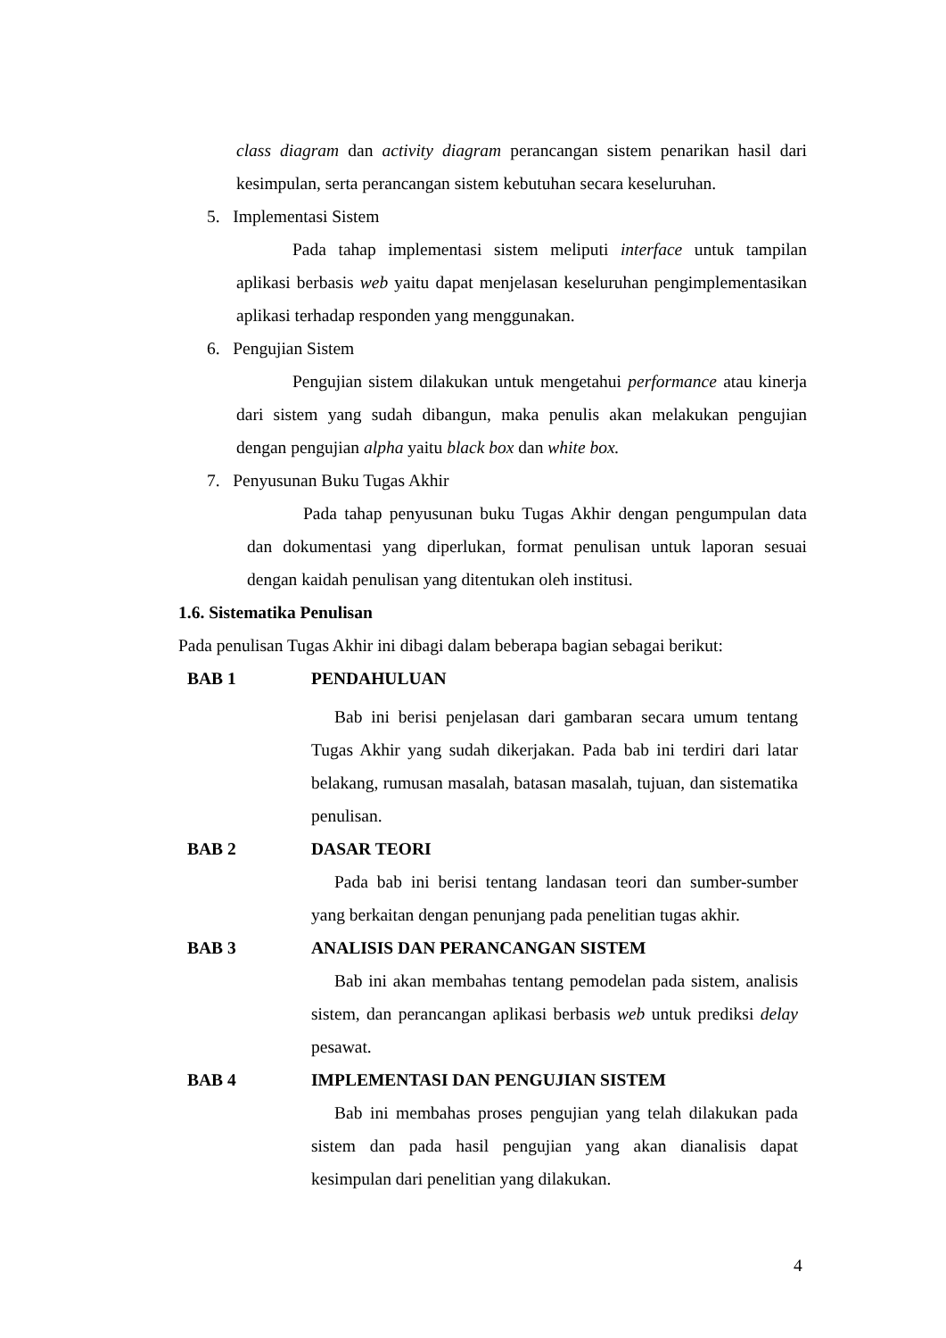class diagram dan activity diagram perancangan sistem penarikan hasil dari kesimpulan, serta perancangan sistem kebutuhan secara keseluruhan.
5. Implementasi Sistem
Pada tahap implementasi sistem meliputi interface untuk tampilan aplikasi berbasis web yaitu dapat menjelasan keseluruhan pengimplementasikan aplikasi terhadap responden yang menggunakan.
6. Pengujian Sistem
Pengujian sistem dilakukan untuk mengetahui performance atau kinerja dari sistem yang sudah dibangun, maka penulis akan melakukan pengujian dengan pengujian alpha yaitu black box dan white box.
7. Penyusunan Buku Tugas Akhir
Pada tahap penyusunan buku Tugas Akhir dengan pengumpulan data dan dokumentasi yang diperlukan, format penulisan untuk laporan sesuai dengan kaidah penulisan yang ditentukan oleh institusi.
1.6. Sistematika Penulisan
Pada penulisan Tugas Akhir ini dibagi dalam beberapa bagian sebagai berikut:
BAB 1 PENDAHULUAN
Bab ini berisi penjelasan dari gambaran secara umum tentang Tugas Akhir yang sudah dikerjakan. Pada bab ini terdiri dari latar belakang, rumusan masalah, batasan masalah, tujuan, dan sistematika penulisan.
BAB 2 DASAR TEORI
Pada bab ini berisi tentang landasan teori dan sumber-sumber yang berkaitan dengan penunjang pada penelitian tugas akhir.
BAB 3 ANALISIS DAN PERANCANGAN SISTEM
Bab ini akan membahas tentang pemodelan pada sistem, analisis sistem, dan perancangan aplikasi berbasis web untuk prediksi delay pesawat.
BAB 4 IMPLEMENTASI DAN PENGUJIAN SISTEM
Bab ini membahas proses pengujian yang telah dilakukan pada sistem dan pada hasil pengujian yang akan dianalisis dapat kesimpulan dari penelitian yang dilakukan.
4